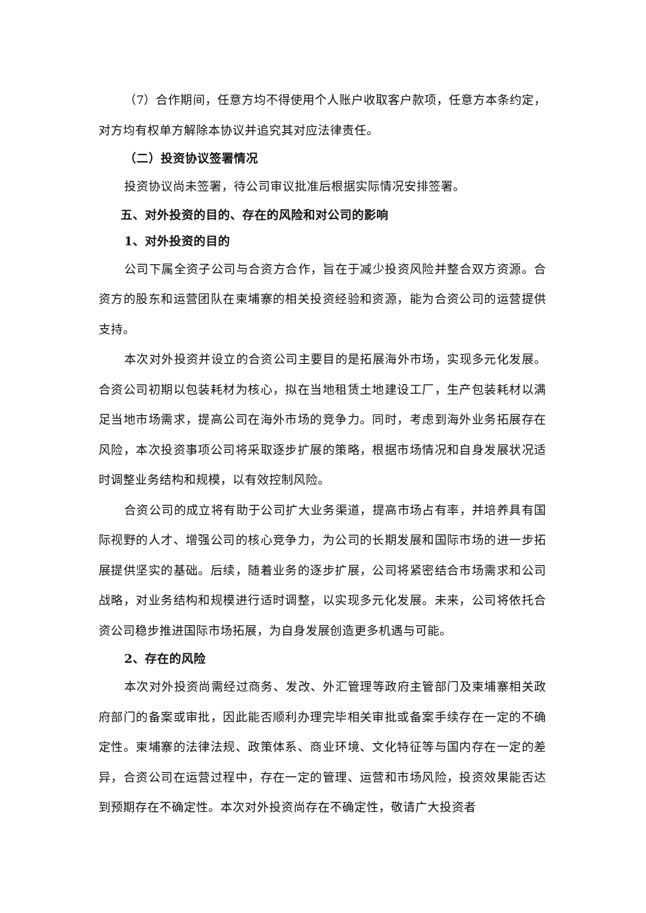（7）合作期间，任意方均不得使用个人账户收取客户款项，任意方本条约定，对方均有权单方解除本协议并追究其对应法律责任。
（二）投资协议签署情况
投资协议尚未签署，待公司审议批准后根据实际情况安排签署。
五、对外投资的目的、存在的风险和对公司的影响
1、对外投资的目的
公司下属全资子公司与合资方合作，旨在于减少投资风险并整合双方资源。合资方的股东和运营团队在柬埔寨的相关投资经验和资源，能为合资公司的运营提供支持。
本次对外投资并设立的合资公司主要目的是拓展海外市场，实现多元化发展。合资公司初期以包装耗材为核心，拟在当地租赁土地建设工厂，生产包装耗材以满足当地市场需求，提高公司在海外市场的竞争力。同时，考虑到海外业务拓展存在风险，本次投资事项公司将采取逐步扩展的策略，根据市场情况和自身发展状况适时调整业务结构和规模，以有效控制风险。
合资公司的成立将有助于公司扩大业务渠道，提高市场占有率，并培养具有国际视野的人才、增强公司的核心竞争力，为公司的长期发展和国际市场的进一步拓展提供坚实的基础。后续，随着业务的逐步扩展，公司将紧密结合市场需求和公司战略，对业务结构和规模进行适时调整，以实现多元化发展。未来，公司将依托合资公司稳步推进国际市场拓展，为自身发展创造更多机遇与可能。
2、存在的风险
本次对外投资尚需经过商务、发改、外汇管理等政府主管部门及柬埔寨相关政府部门的备案或审批，因此能否顺利办理完毕相关审批或备案手续存在一定的不确定性。柬埔寨的法律法规、政策体系、商业环境、文化特征等与国内存在一定的差异，合资公司在运营过程中，存在一定的管理、运营和市场风险，投资效果能否达到预期存在不确定性。本次对外投资尚存在不确定性，敬请广大投资者